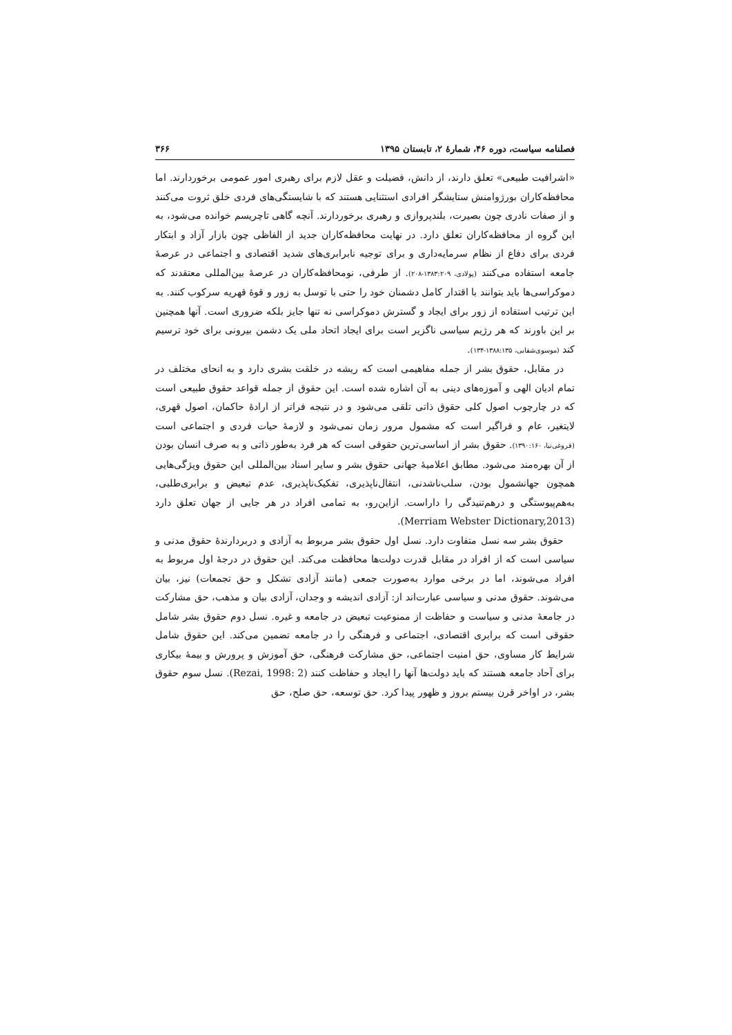فصلنامه سیاست، دوره ۴۶، شمارهٔ ۲، تابستان ۱۳۹۵ ۳۶۶
«اشرافیت طبیعی» تعلق دارند، از دانش، فضیلت و عقل لازم برای رهبری امور عمومی برخوردارند. اما محافظه‌کاران بورژوامنش ستایشگر افرادی استثنایی هستند که با شایستگی‌های فردی خلق ثروت می‌کنند و از صفات نادری چون بصیرت، بلندپروازی و رهبری برخوردارند. آنچه گاهی تاچریسم خوانده می‌شود، به این گروه از محافظه‌کاران تعلق دارد. در نهایت محافظه‌کاران جدید از الفاظی چون بازار آزاد و ابتکار فردی برای دفاع از نظام سرمایه‌داری و برای توجیه نابرابری‌های شدید اقتصادی و اجتماعی در عرصهٔ جامعه استفاده می‌کنند (پولادی، ۱۳۸۳:۲۰۹-۲۰۸). از طرفی، نومحافظه‌کاران در عرصهٔ بین‌المللی معتقدند که دموکراسی‌ها باید بتوانند با اقتدار کامل دشمنان خود را حتی با توسل به زور و قوهٔ قهریه سرکوب کنند. به این ترتیب استفاده از زور برای ایجاد و گسترش دموکراسی نه تنها جایز بلکه ضروری است. آنها همچنین بر این باورند که هر رژیم سیاسی ناگزیر است برای ایجاد اتحاد ملی یک دشمن بیرونی برای خود ترسیم کند (موسوی‌شفایی، ۱۳۸۸:۱۳۵-۱۳۴).
در مقابل، حقوق بشر از جمله مفاهیمی است که ریشه در خلقت بشری دارد و به انحای مختلف در تمام ادیان الهی و آموزه‌های دینی به آن اشاره شده است. این حقوق از جمله قواعد حقوق طبیعی است که در چارچوب اصول کلی حقوق ذاتی تلقی می‌شود و در نتیجه فراتر از ارادهٔ حاکمان، اصول قهری، لایتغیر، عام و فراگیر است که مشمول مرور زمان نمی‌شود و لازمهٔ حیات فردی و اجتماعی است (فروغی‌نیا، ۱۳۹۰:۱۶۰). حقوق بشر از اساسی‌ترین حقوقی است که هر فرد به‌طور ذاتی و به صرف انسان بودن از آن بهره‌مند می‌شود. مطابق اعلامیهٔ جهانی حقوق بشر و سایر اسناد بین‌المللی این حقوق ویژگی‌هایی همچون جهانشمول بودن، سلب‌ناشدنی، انتقال‌ناپذیری، تفکیک‌ناپذیری، عدم تبعیض و برابری‌طلبی، به‌هم‌پیوستگی و درهم‌تنیدگی را داراست. ازاین‌رو، به تمامی افراد در هر جایی از جهان تعلق دارد (Merriam Webster Dictionary,2013).
حقوق بشر سه نسل متفاوت دارد. نسل اول حقوق بشر مربوط به آزادی و دربردارندهٔ حقوق مدنی و سیاسی است که از افراد در مقابل قدرت دولت‌ها محافظت می‌کند. این حقوق در درجهٔ اول مربوط به افراد می‌شوند، اما در برخی موارد به‌صورت جمعی (مانند آزادی تشکل و حق تجمعات) نیز، بیان می‌شوند. حقوق مدنی و سیاسی عبارت‌اند از: آزادی اندیشه و وجدان، آزادی بیان و مذهب، حق مشارکت در جامعهٔ مدنی و سیاست و حفاظت از ممنوعیت تبعیض در جامعه و غیره. نسل دوم حقوق بشر شامل حقوقی است که برابری اقتصادی، اجتماعی و فرهنگی را در جامعه تضمین می‌کند. این حقوق شامل شرایط کار مساوی، حق امنیت اجتماعی، حق مشارکت فرهنگی، حق آموزش و پرورش و بیمهٔ بیکاری برای آحاد جامعه هستند که باید دولت‌ها آنها را ایجاد و حفاظت کنند (Rezai, 1998: 2). نسل سوم حقوق بشر، در اواخر قرن بیستم بروز و ظهور پیدا کرد. حق توسعه، حق صلح، حق